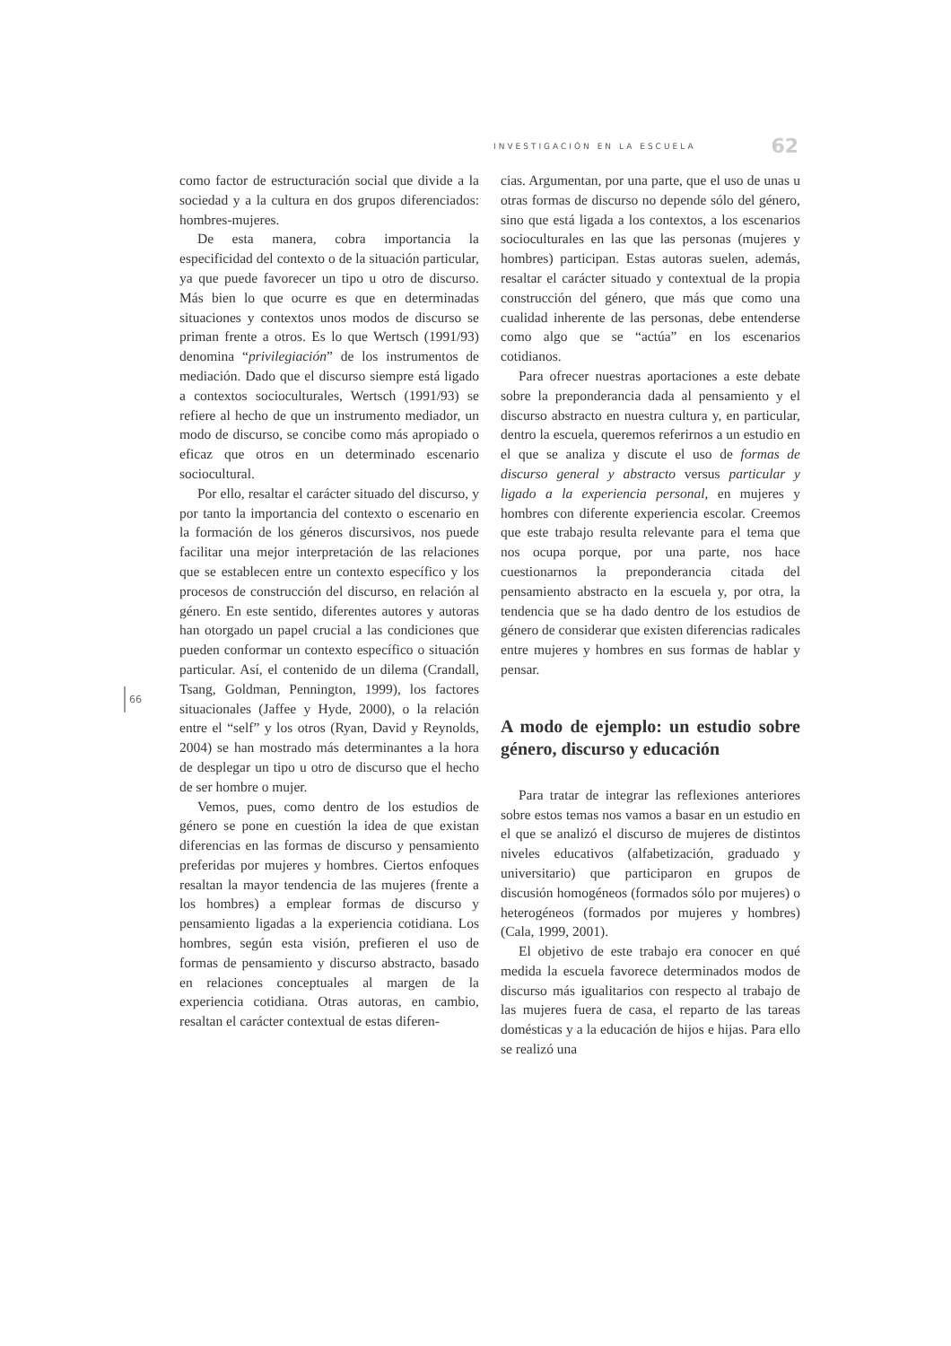INVESTIGACIÓN EN LA ESCUELA 62
66
como factor de estructuración social que divide a la sociedad y a la cultura en dos grupos diferenciados: hombres-mujeres.
De esta manera, cobra importancia la especificidad del contexto o de la situación particular, ya que puede favorecer un tipo u otro de discurso. Más bien lo que ocurre es que en determinadas situaciones y contextos unos modos de discurso se priman frente a otros. Es lo que Wertsch (1991/93) denomina “privilegiación” de los instrumentos de mediación. Dado que el discurso siempre está ligado a contextos socioculturales, Wertsch (1991/93) se refiere al hecho de que un instrumento mediador, un modo de discurso, se concibe como más apropiado o eficaz que otros en un determinado escenario sociocultural.
Por ello, resaltar el carácter situado del discurso, y por tanto la importancia del contexto o escenario en la formación de los géneros discursivos, nos puede facilitar una mejor interpretación de las relaciones que se establecen entre un contexto específico y los procesos de construcción del discurso, en relación al género. En este sentido, diferentes autores y autoras han otorgado un papel crucial a las condiciones que pueden conformar un contexto específico o situación particular. Así, el contenido de un dilema (Crandall, Tsang, Goldman, Pennington, 1999), los factores situacionales (Jaffee y Hyde, 2000), o la relación entre el “self” y los otros (Ryan, David y Reynolds, 2004) se han mostrado más determinantes a la hora de desplegar un tipo u otro de discurso que el hecho de ser hombre o mujer.
Vemos, pues, como dentro de los estudios de género se pone en cuestión la idea de que existan diferencias en las formas de discurso y pensamiento preferidas por mujeres y hombres. Ciertos enfoques resaltan la mayor tendencia de las mujeres (frente a los hombres) a emplear formas de discurso y pensamiento ligadas a la experiencia cotidiana. Los hombres, según esta visión, prefieren el uso de formas de pensamiento y discurso abstracto, basado en relaciones conceptuales al margen de la experiencia cotidiana. Otras autoras, en cambio, resaltan el carácter contextual de estas diferen-
cias. Argumentan, por una parte, que el uso de unas u otras formas de discurso no depende sólo del género, sino que está ligada a los contextos, a los escenarios socioculturales en las que las personas (mujeres y hombres) participan. Estas autoras suelen, además, resaltar el carácter situado y contextual de la propia construcción del género, que más que como una cualidad inherente de las personas, debe entenderse como algo que se “actúa” en los escenarios cotidianos.
Para ofrecer nuestras aportaciones a este debate sobre la preponderancia dada al pensamiento y el discurso abstracto en nuestra cultura y, en particular, dentro la escuela, queremos referirnos a un estudio en el que se analiza y discute el uso de formas de discurso general y abstracto versus particular y ligado a la experiencia personal, en mujeres y hombres con diferente experiencia escolar. Creemos que este trabajo resulta relevante para el tema que nos ocupa porque, por una parte, nos hace cuestionarnos la preponderancia citada del pensamiento abstracto en la escuela y, por otra, la tendencia que se ha dado dentro de los estudios de género de considerar que existen diferencias radicales entre mujeres y hombres en sus formas de hablar y pensar.
A modo de ejemplo: un estudio sobre género, discurso y educación
Para tratar de integrar las reflexiones anteriores sobre estos temas nos vamos a basar en un estudio en el que se analizó el discurso de mujeres de distintos niveles educativos (alfabetización, graduado y universitario) que participaron en grupos de discusión homogéneos (formados sólo por mujeres) o heterogéneos (formados por mujeres y hombres) (Cala, 1999, 2001).
El objetivo de este trabajo era conocer en qué medida la escuela favorece determinados modos de discurso más igualitarios con respecto al trabajo de las mujeres fuera de casa, el reparto de las tareas domésticas y a la educación de hijos e hijas. Para ello se realizó una